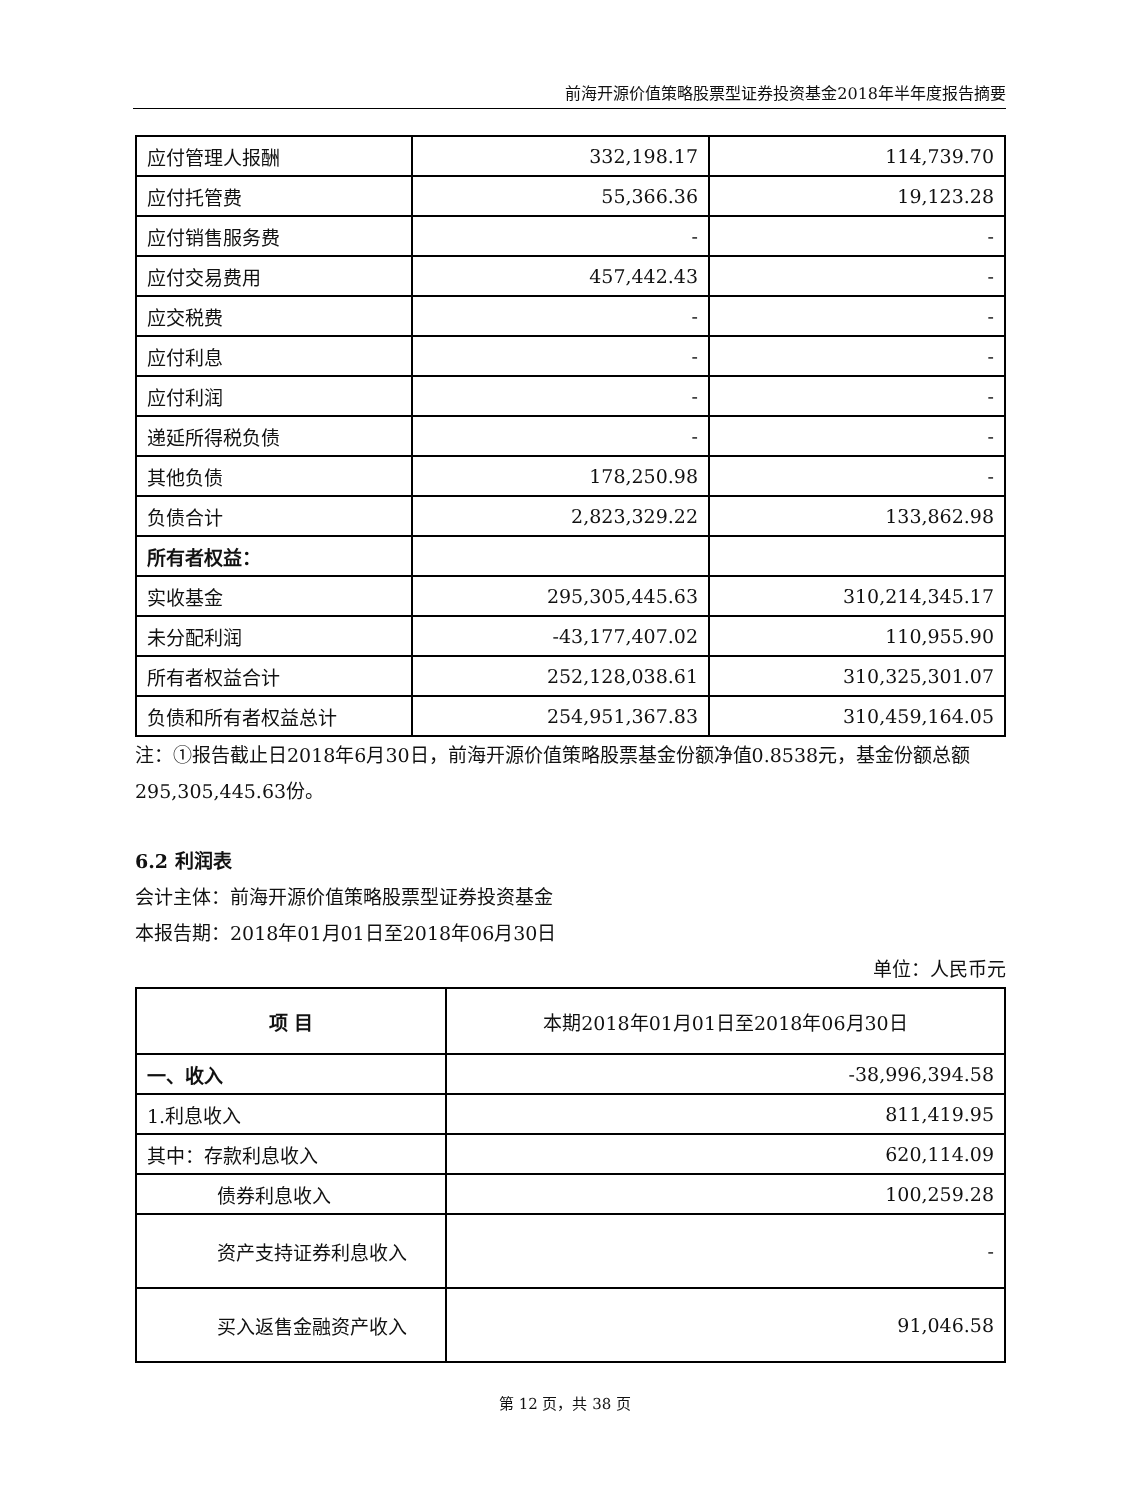前海开源价值策略股票型证券投资基金2018年半年度报告摘要
| 应付管理人报酬 | 332,198.17 | 114,739.70 |
| 应付托管费 | 55,366.36 | 19,123.28 |
| 应付销售服务费 | - | - |
| 应付交易费用 | 457,442.43 | - |
| 应交税费 | - | - |
| 应付利息 | - | - |
| 应付利润 | - | - |
| 递延所得税负债 | - | - |
| 其他负债 | 178,250.98 | - |
| 负债合计 | 2,823,329.22 | 133,862.98 |
| 所有者权益： | | |
| 实收基金 | 295,305,445.63 | 310,214,345.17 |
| 未分配利润 | -43,177,407.02 | 110,955.90 |
| 所有者权益合计 | 252,128,038.61 | 310,325,301.07 |
| 负债和所有者权益总计 | 254,951,367.83 | 310,459,164.05 |
注：①报告截止日2018年6月30日，前海开源价值策略股票基金份额净值0.8538元，基金份额总额295,305,445.63份。
6.2 利润表
会计主体：前海开源价值策略股票型证券投资基金
本报告期：2018年01月01日至2018年06月30日
单位：人民币元
| 项 目 | 本期2018年01月01日至2018年06月30日 |
| 一、收入 | -38,996,394.58 |
| 1.利息收入 | 811,419.95 |
| 其中：存款利息收入 | 620,114.09 |
| 债券利息收入 | 100,259.28 |
| 资产支持证券利息收入 | - |
| 买入返售金融资产收入 | 91,046.58 |
第 12 页，共 38 页